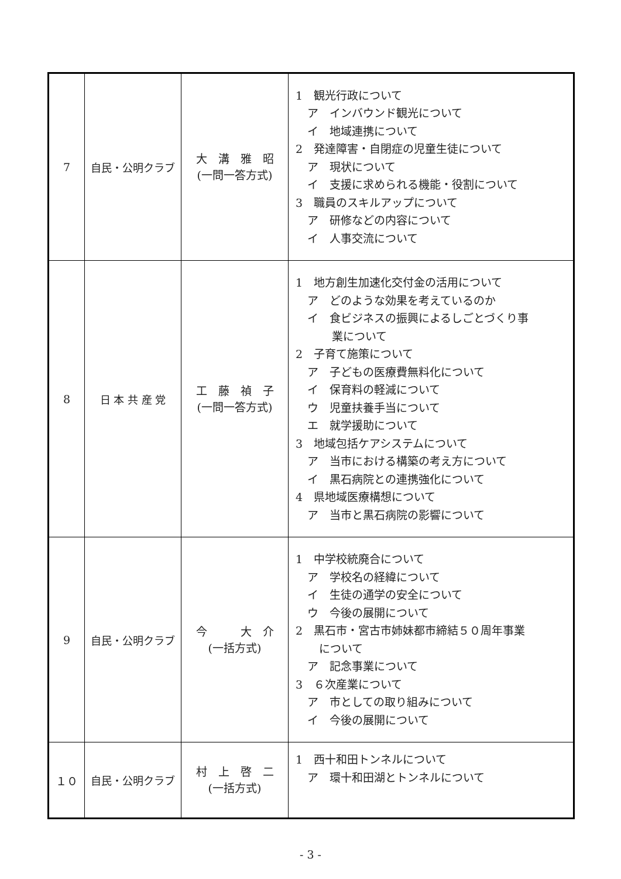| 7 | 自民・公明クラブ | 大 溝 雅 昭 (一問一答方式) | 1 観光行政について ア インバウンド観光について イ 地域連携について 2 発達障害・自閉症の児童生徒について ア 現状について イ 支援に求められる機能・役割について 3 職員のスキルアップについて ア 研修などの内容について イ 人事交流について |
| 8 | 日 本 共 産 党 | 工 藤 禎 子 (一問一答方式) | 1 地方創生加速化交付金の活用について ア どのような効果を考えているのか イ 食ビジネスの振興によるしごとづくり事 業について 2 子育て施策について ア 子どもの医療費無料化について イ 保育料の軽減について ウ 児童扶養手当について エ 就学援助について 3 地域包括ケアシステムについて ア 当市における構築の考え方について イ 黒石病院との連携強化について 4 県地域医療構想について ア 当市と黒石病院の影響について |
| 9 | 自民・公明クラブ | 今 大 介 (一括方式) | 1 中学校統廃合について ア 学校名の経緯について イ 生徒の通学の安全について ウ 今後の展開について 2 黒石市・宮古市姉妹都市締結５０周年事業 について ア 記念事業について 3 ６次産業について ア 市としての取り組みについて イ 今後の展開について |
| １０ | 自民・公明クラブ | 村 上 啓 二 (一括方式) | 1 西十和田トンネルについて ア 環十和田湖とトンネルについて |
- 3 -